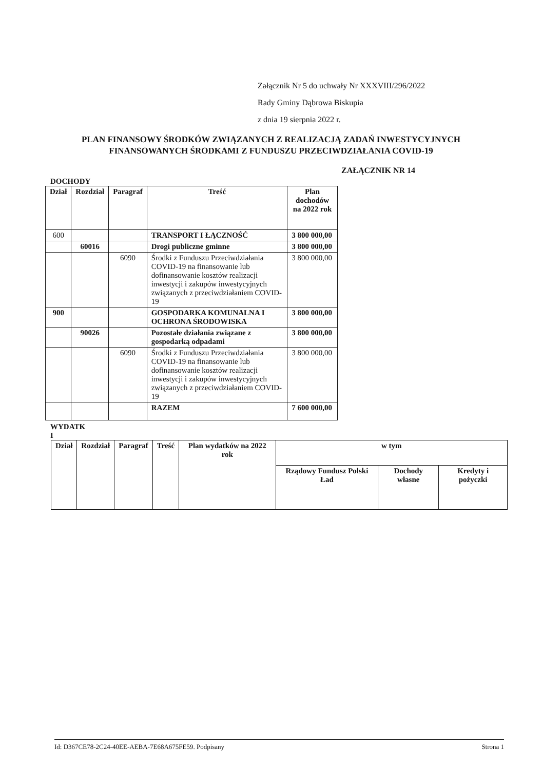Załącznik Nr 5 do uchwały Nr XXXVIII/296/2022
Rady Gminy Dąbrowa Biskupia
z dnia 19 sierpnia 2022 r.
PLAN FINANSOWY ŚRODKÓW ZWIĄZANYCH Z REALIZACJĄ ZADAŃ INWESTYCYJNYCH FINANSOWANYCH ŚRODKAMI Z FUNDUSZU PRZECIWDZIAŁANIA COVID-19
ZAŁĄCZNIK NR 14
DOCHODY
| Dział | Rozdział | Paragraf | Treść | Plan dochodów na 2022 rok |
| --- | --- | --- | --- | --- |
| 600 | | | TRANSPORT I ŁĄCZNOŚĆ | 3 800 000,00 |
| | 60016 | | Drogi publiczne gminne | 3 800 000,00 |
| | | 6090 | Środki z Funduszu Przeciwdziałania COVID-19 na finansowanie lub dofinansowanie kosztów realizacji inwestycji i zakupów inwestycyjnych związanych z przeciwdziałaniem COVID-19 | 3 800 000,00 |
| 900 | | | GOSPODARKA KOMUNALNA I OCHRONA ŚRODOWISKA | 3 800 000,00 |
| | 90026 | | Pozostałe działania związane z gospodarką odpadami | 3 800 000,00 |
| | | 6090 | Środki z Funduszu Przeciwdziałania COVID-19 na finansowanie lub dofinansowanie kosztów realizacji inwestycji i zakupów inwestycyjnych związanych z przeciwdziałaniem COVID-19 | 3 800 000,00 |
| | | | RAZEM | 7 600 000,00 |
WYDATK
I
| Dział | Rozdział | Paragraf | Treść | Plan wydatków na 2022 rok | w tym | | |
| --- | --- | --- | --- | --- | --- | --- | --- |
| | | | | | Rządowy Fundusz Polski Ład | Dochody własne | Kredyty i pożyczki |
Id: D367CE78-2C24-40EE-AEBA-7E68A675FE59. Podpisany Strona 1